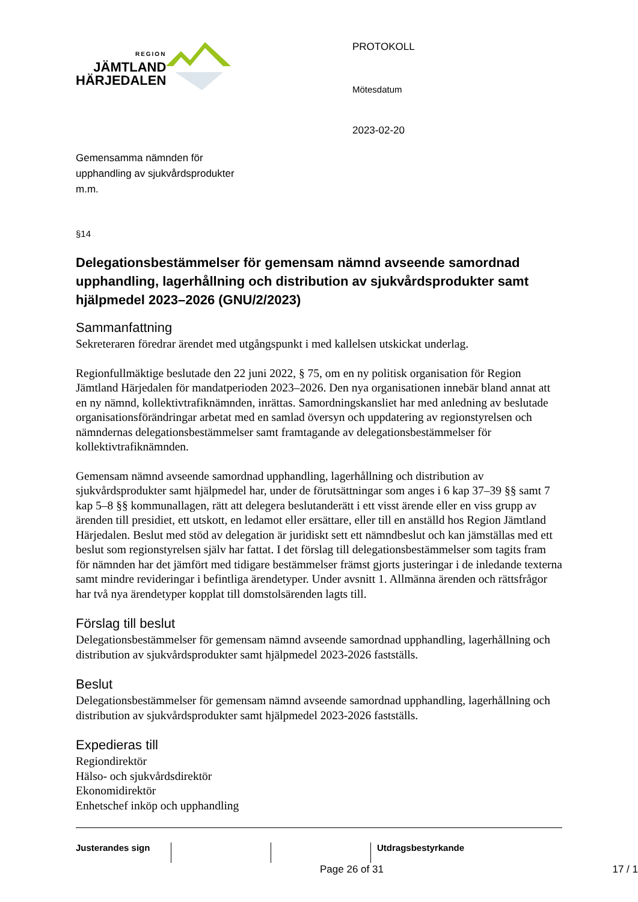REGION
JÄMTLAND
HÄRJEDALEN
Gemensamma nämnden för
upphandling av sjukvårdsprodukter
m.m.
PROTOKOLL
Mötesdatum
2023-02-20
§14
Delegationsbestämmelser för gemensam nämnd avseende samordnad upphandling, lagerhållning och distribution av sjukvårdsprodukter samt hjälpmedel 2023–2026 (GNU/2/2023)
Sammanfattning
Sekreteraren föredrar ärendet med utgångspunkt i med kallelsen utskickat underlag.
Regionfullmäktige beslutade den 22 juni 2022, § 75, om en ny politisk organisation för Region Jämtland Härjedalen för mandatperioden 2023–2026. Den nya organisationen innebär bland annat att en ny nämnd, kollektivtrafiknämnden, inrättas. Samordningskansliet har med anledning av beslutade organisationsförändringar arbetat med en samlad översyn och uppdatering av regionstyrelsen och nämndernas delegationsbestämmelser samt framtagande av delegationsbestämmelser för kollektivtrafiknämnden.
Gemensam nämnd avseende samordnad upphandling, lagerhållning och distribution av sjukvårdsprodukter samt hjälpmedel har, under de förutsättningar som anges i 6 kap 37–39 §§ samt 7 kap 5–8 §§ kommunallagen, rätt att delegera beslutanderätt i ett visst ärende eller en viss grupp av ärenden till presidiet, ett utskott, en ledamot eller ersättare, eller till en anställd hos Region Jämtland Härjedalen. Beslut med stöd av delegation är juridiskt sett ett nämndbeslut och kan jämställas med ett beslut som regionstyrelsen själv har fattat. I det förslag till delegationsbestämmelser som tagits fram för nämnden har det jämfört med tidigare bestämmelser främst gjorts justeringar i de inledande texterna samt mindre revideringar i befintliga ärendetyper. Under avsnitt 1. Allmänna ärenden och rättsfrågor har två nya ärendetyper kopplat till domstolsärenden lagts till.
Förslag till beslut
Delegationsbestämmelser för gemensam nämnd avseende samordnad upphandling, lagerhållning och distribution av sjukvårdsprodukter samt hjälpmedel 2023-2026 fastställs.
Beslut
Delegationsbestämmelser för gemensam nämnd avseende samordnad upphandling, lagerhållning och distribution av sjukvårdsprodukter samt hjälpmedel 2023-2026 fastställs.
Expedieras till
Regiondirektör
Hälso- och sjukvårdsdirektör
Ekonomidirektör
Enhetschef inköp och upphandling
Justerandes sign Utdragsbestyrkande
Page 26 of 31 17 / 1